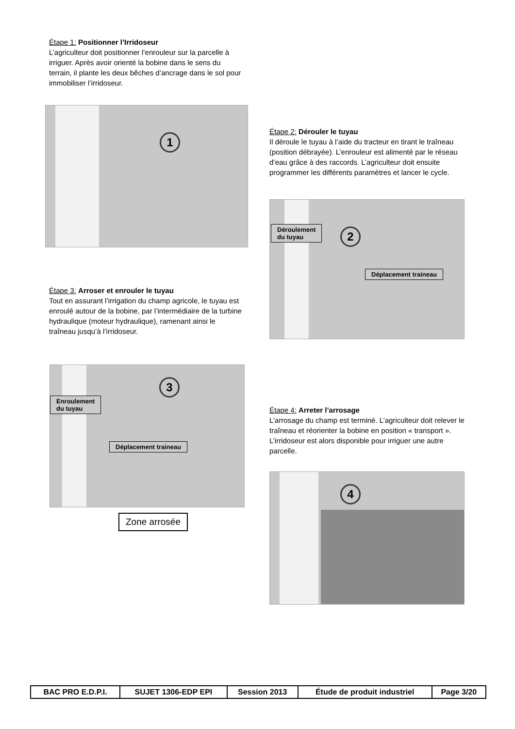Étape 1: Positionner l’Irridoseur
L’agriculteur doit positionner l’enrouleur sur la parcelle à irriguer. Après avoir orienté la bobine dans le sens du terrain, il plante les deux bêches d’ancrage dans le sol pour immobiliser l’irridoseur.
1
Étape 2: Dérouler le tuyau
Il déroule le tuyau à l’aide du tracteur en tirant le traîneau (position débrayée). L’enrouleur est alimenté par le réseau d’eau grâce à des raccords. L’agriculteur doit ensuite programmer les différents paramètres et lancer le cycle.
Déroulement
du tuyau
2
Déplacement traineau
Étape 3: Arroser et enrouler le tuyau
Tout en assurant l’irrigation du champ agricole, le tuyau est enroulé autour de la bobine, par l’intermédiaire de la turbine hydraulique (moteur hydraulique), ramenant ainsi le traîneau jusqu’à l’irridoseur.
Enroulement
du tuyau
3
Déplacement traineau
Zone arrosée
Étape 4: Arreter l’arrosage
L’arrosage du champ est terminé. L’agriculteur doit relever le traîneau et réorienter la bobine en position « transport ». L’irridoseur est alors disponible pour irriguer une autre parcelle.
4
| BAC PRO E.D.P.I. | SUJET 1306-EDP EPI | Session 2013 | Étude de produit industriel | Page 3/20 |